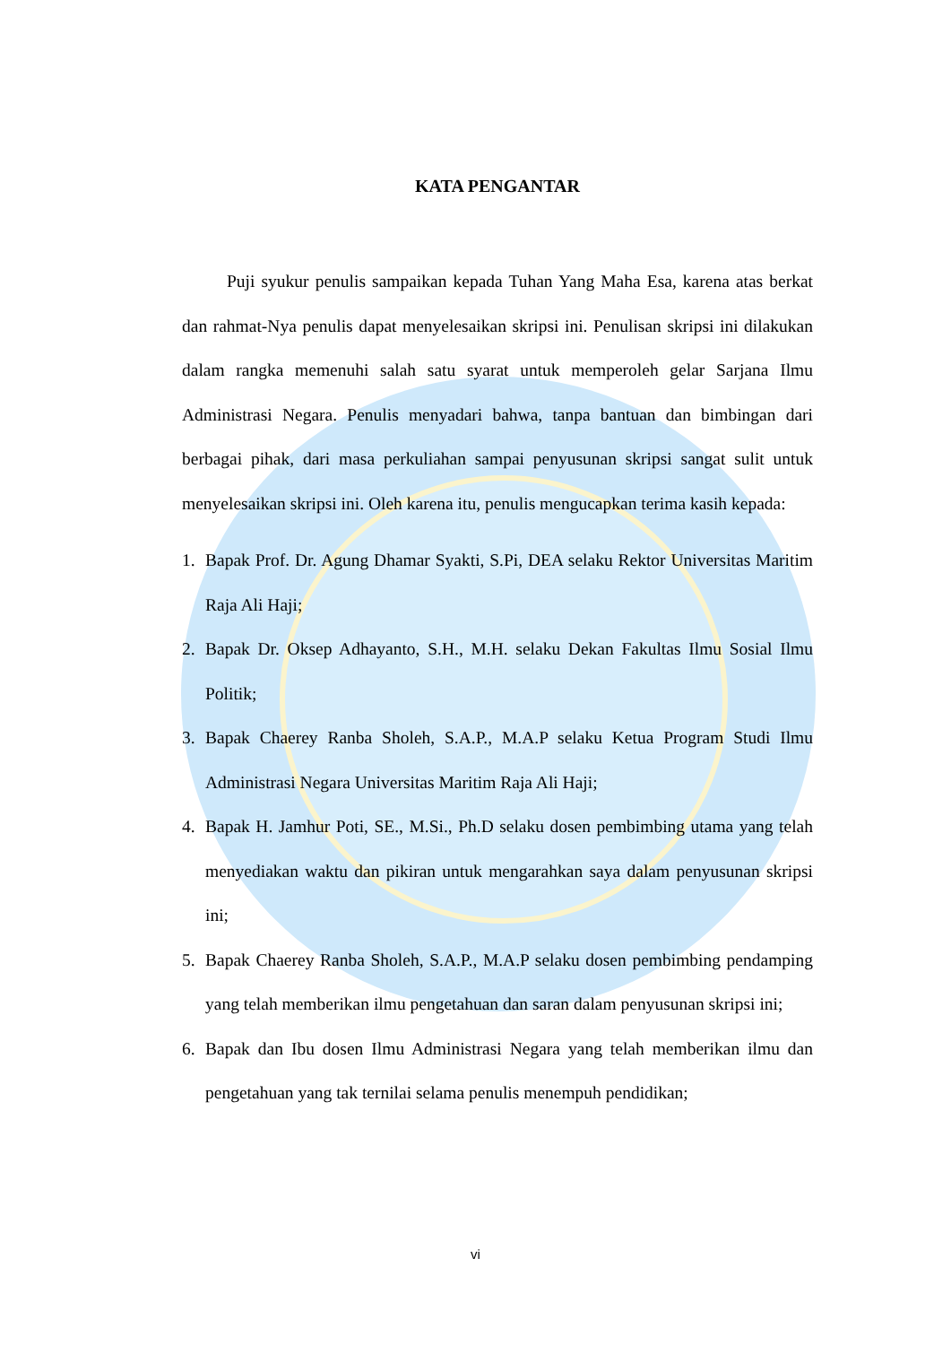KATA PENGANTAR
Puji syukur penulis sampaikan kepada Tuhan Yang Maha Esa, karena atas berkat dan rahmat-Nya penulis dapat menyelesaikan skripsi ini. Penulisan skripsi ini dilakukan dalam rangka memenuhi salah satu syarat untuk memperoleh gelar Sarjana Ilmu Administrasi Negara. Penulis menyadari bahwa, tanpa bantuan dan bimbingan dari berbagai pihak, dari masa perkuliahan sampai penyusunan skripsi sangat sulit untuk menyelesaikan skripsi ini. Oleh karena itu, penulis mengucapkan terima kasih kepada:
1. Bapak Prof. Dr. Agung Dhamar Syakti, S.Pi, DEA selaku Rektor Universitas Maritim Raja Ali Haji;
2. Bapak Dr. Oksep Adhayanto, S.H., M.H. selaku Dekan Fakultas Ilmu Sosial Ilmu Politik;
3. Bapak Chaerey Ranba Sholeh, S.A.P., M.A.P selaku Ketua Program Studi Ilmu Administrasi Negara Universitas Maritim Raja Ali Haji;
4. Bapak H. Jamhur Poti, SE., M.Si., Ph.D selaku dosen pembimbing utama yang telah menyediakan waktu dan pikiran untuk mengarahkan saya dalam penyusunan skripsi ini;
5. Bapak Chaerey Ranba Sholeh, S.A.P., M.A.P selaku dosen pembimbing pendamping yang telah memberikan ilmu pengetahuan dan saran dalam penyusunan skripsi ini;
6. Bapak dan Ibu dosen Ilmu Administrasi Negara yang telah memberikan ilmu dan pengetahuan yang tak ternilai selama penulis menempuh pendidikan;
vi